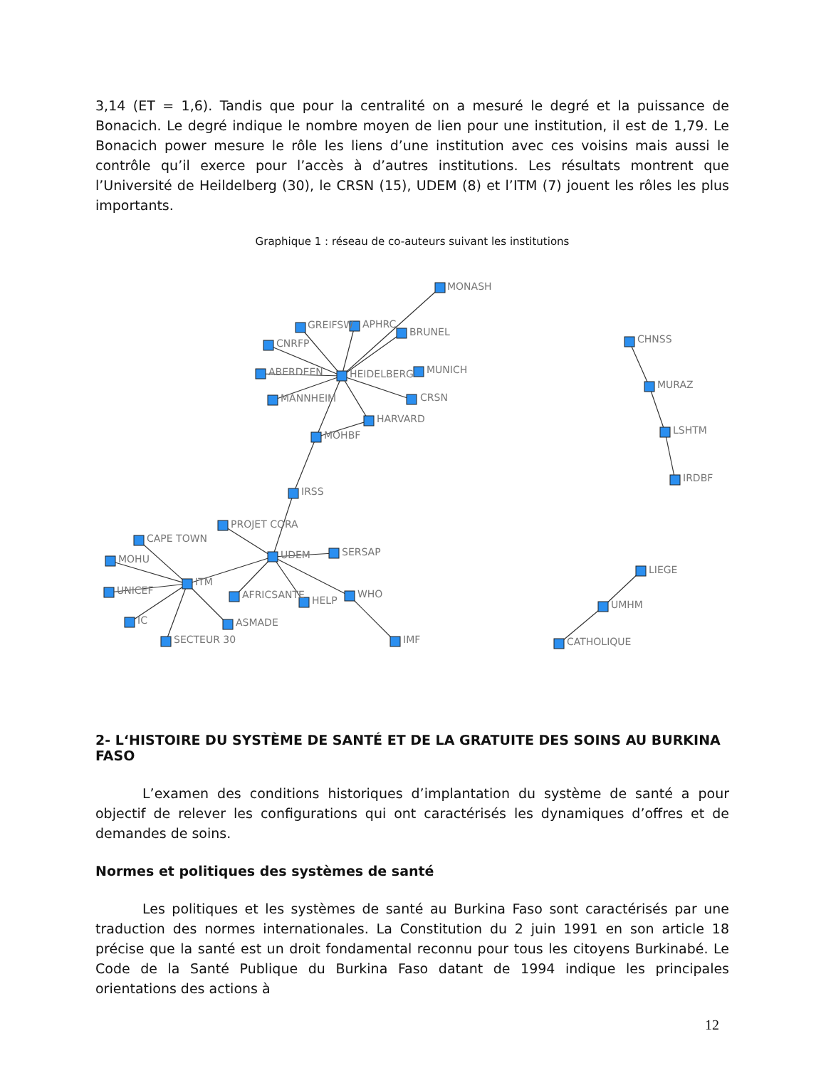3,14 (ET = 1,6). Tandis que pour la centralité on a mesuré le degré et la puissance de Bonacich. Le degré indique le nombre moyen de lien pour une institution, il est de 1,79. Le Bonacich power mesure le rôle les liens d’une institution avec ces voisins mais aussi le contrôle qu’il exerce pour l’accès à d’autres institutions. Les résultats montrent que l’Université de Heildelberg (30), le CRSN (15), UDEM (8) et l’ITM (7) jouent les rôles les plus importants.
Graphique 1 : réseau de co-auteurs suivant les institutions
MONASH
GREIFSW
APHRC
BRUNEL
CNRFP
ABERDEEN
HEIDELBERG
MUNICH
MANNHEIM
CRSN
HARVARD
MOHBF
IRSS
PROJET CORA
CAPE TOWN
UDEM
SERSAP
MOHU
ITM
UNICEF
AFRICSANTE
HELP
WHO
IC
ASMADE
SECTEUR 30
IMF
CHNSS
MURAZ
LSHTM
IRDBF
LIEGE
UMHM
CATHOLIQUE
2- L‘HISTOIRE DU SYSTÈME DE SANTÉ ET DE LA GRATUITE DES SOINS AU BURKINA FASO
L’examen des conditions historiques d’implantation du système de santé a pour objectif de relever les configurations qui ont caractérisés les dynamiques d’offres et de demandes de soins.
Normes et politiques des systèmes de santé
Les politiques et les systèmes de santé au Burkina Faso sont caractérisés par une traduction des normes internationales. La Constitution du 2 juin 1991 en son article 18 précise que la santé est un droit fondamental reconnu pour tous les citoyens Burkinabé. Le Code de la Santé Publique du Burkina Faso datant de 1994 indique les principales orientations des actions à
12